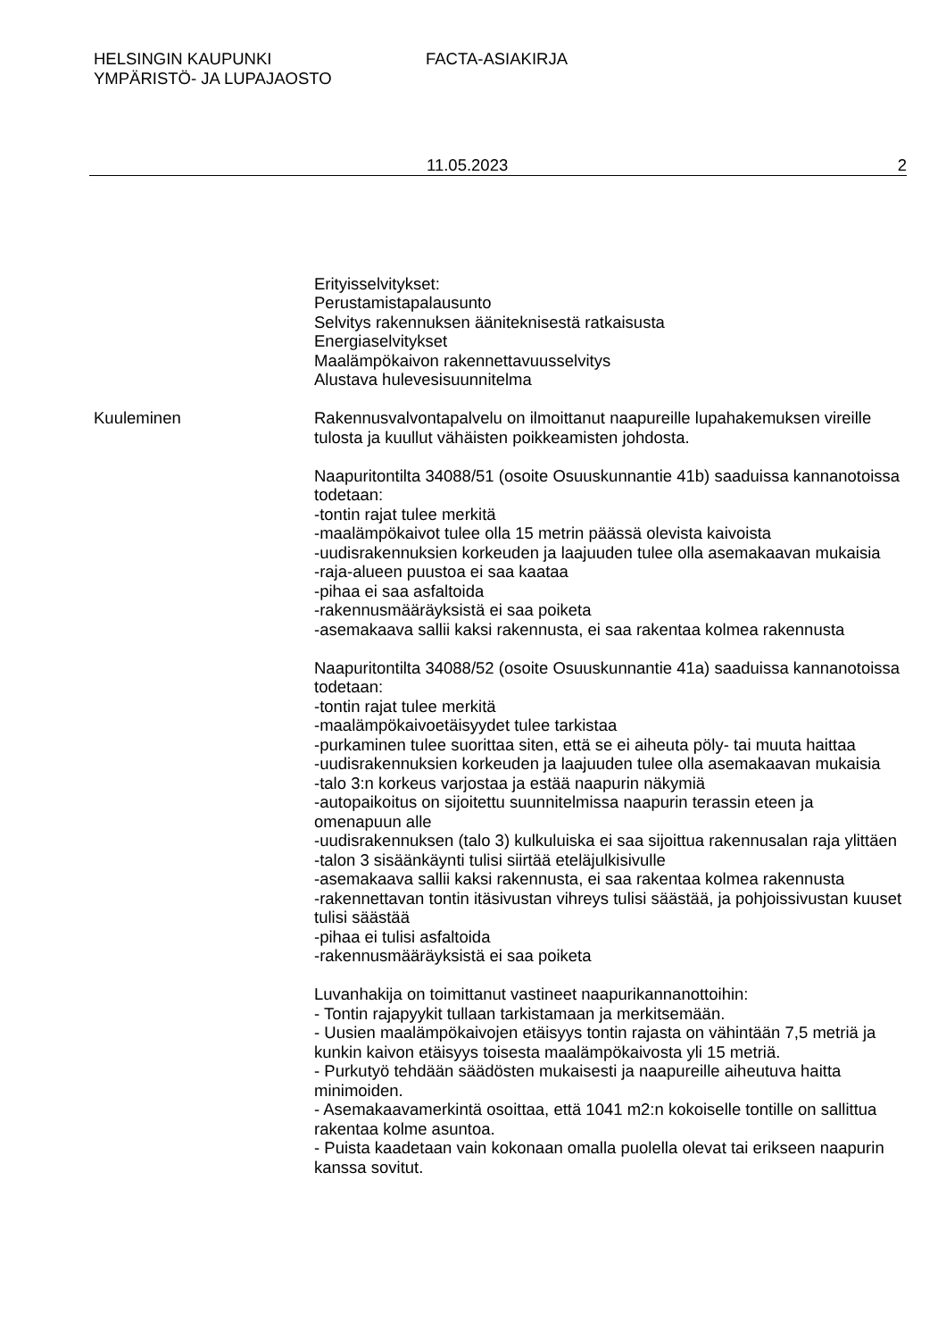HELSINGIN KAUPUNKI
YMPÄRISTÖ- JA LUPAJAOSTO
FACTA-ASIAKIRJA
11.05.2023 2
Erityisselvitykset:
Perustamistapalausunto
Selvitys rakennuksen ääniteknisestä ratkaisusta
Energiaselvitykset
Maalämpökaivon rakennettavuusselvitys
Alustava hulevesisuunnitelma
Kuuleminen Rakennusvalvontapalvelu on ilmoittanut naapureille lupahakemuksen vireille tulosta ja kuullut vähäisten poikkeamisten johdosta.
Naapuritontilta 34088/51 (osoite Osuuskunnantie 41b) saaduissa kannanotoissa todetaan:
-tontin rajat tulee merkitä
-maalämpökaivot tulee olla 15 metrin päässä olevista kaivoista
-uudisrakennuksien korkeuden ja laajuuden tulee olla asemakaavan mukaisia
-raja-alueen puustoa ei saa kaataa
-pihaa ei saa asfaltoida
-rakennusmääräyksistä ei saa poiketa
-asemakaava sallii kaksi rakennusta, ei saa rakentaa kolmea rakennusta
Naapuritontilta 34088/52 (osoite Osuuskunnantie 41a) saaduissa kannanotoissa todetaan:
-tontin rajat tulee merkitä
-maalämpökaivoetäisyydet tulee tarkistaa
-purkaminen tulee suorittaa siten, että se ei aiheuta pöly- tai muuta haittaa
-uudisrakennuksien korkeuden ja laajuuden tulee olla asemakaavan mukaisia
-talo 3:n korkeus varjostaa ja estää naapurin näkymiä
-autopaikoitus on sijoitettu suunnitelmissa naapurin terassin eteen ja omenapuun alle
-uudisrakennuksen (talo 3) kulkuluiska ei saa sijoittua rakennusalan raja ylittäen
-talon 3 sisäänkäynti tulisi siirtää eteläjulkisivulle
-asemakaava sallii kaksi rakennusta, ei saa rakentaa kolmea rakennusta
-rakennettavan tontin itäsivustan vihreys tulisi säästää, ja pohjoissivustan kuuset tulisi säästää
-pihaa ei tulisi asfaltoida
-rakennusmääräyksistä ei saa poiketa
Luvanhakija on toimittanut vastineet naapurikannanottoihin:
- Tontin rajapyykit tullaan tarkistamaan ja merkitsemään.
- Uusien maalämpökaivojen etäisyys tontin rajasta on vähintään 7,5 metriä ja kunkin kaivon etäisyys toisesta maalämpökaivosta yli 15 metriä.
- Purkutyö tehdään säädösten mukaisesti ja naapureille aiheutuva haitta minimoiden.
- Asemakaavamerkintä osoittaa, että 1041 m2:n kokoiselle tontille on sallittua rakentaa kolme asuntoa.
- Puista kaadetaan vain kokonaan omalla puolella olevat tai erikseen naapurin kanssa sovitut.